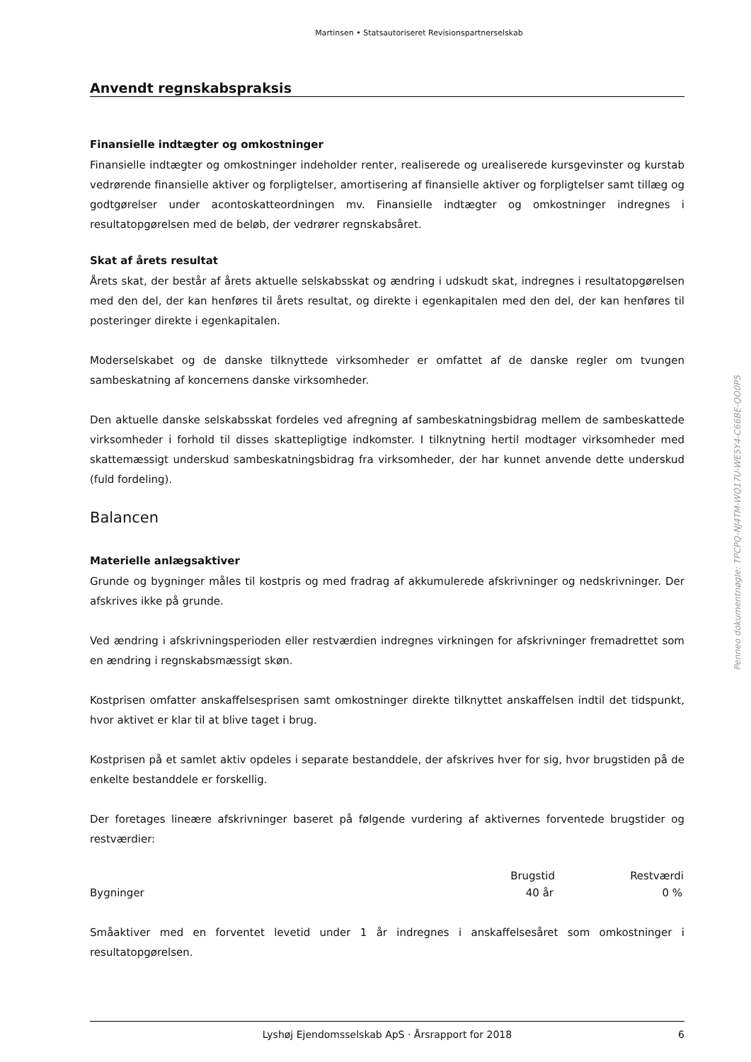Martinsen • Statsautoriseret Revisionspartnerselskab
Anvendt regnskabspraksis
Finansielle indtægter og omkostninger
Finansielle indtægter og omkostninger indeholder renter, realiserede og urealiserede kursgevinster og kurstab vedrørende finansielle aktiver og forpligtelser, amortisering af finansielle aktiver og forpligtelser samt tillæg og godtgørelser under acontoskatteordningen mv. Finansielle indtægter og omkostninger indregnes i resultatopgørelsen med de beløb, der vedrører regnskabsåret.
Skat af årets resultat
Årets skat, der består af årets aktuelle selskabsskat og ændring i udskudt skat, indregnes i resultatopgørelsen med den del, der kan henføres til årets resultat, og direkte i egenkapitalen med den del, der kan henføres til posteringer direkte i egenkapitalen.
Moderselskabet og de danske tilknyttede virksomheder er omfattet af de danske regler om tvungen sambeskatning af koncernens danske virksomheder.
Den aktuelle danske selskabsskat fordeles ved afregning af sambeskatningsbidrag mellem de sambeskattede virksomheder i forhold til disses skattepligtige indkomster. I tilknytning hertil modtager virksomheder med skattemæssigt underskud sambeskatningsbidrag fra virksomheder, der har kunnet anvende dette underskud (fuld fordeling).
Balancen
Materielle anlægsaktiver
Grunde og bygninger måles til kostpris og med fradrag af akkumulerede afskrivninger og nedskrivninger. Der afskrives ikke på grunde.
Ved ændring i afskrivningsperioden eller restværdien indregnes virkningen for afskrivninger fremadrettet som en ændring i regnskabsmæssigt skøn.
Kostprisen omfatter anskaffelsesprisen samt omkostninger direkte tilknyttet anskaffelsen indtil det tidspunkt, hvor aktivet er klar til at blive taget i brug.
Kostprisen på et samlet aktiv opdeles i separate bestanddele, der afskrives hver for sig, hvor brugstiden på de enkelte bestanddele er forskellig.
Der foretages lineære afskrivninger baseret på følgende vurdering af aktivernes forventede brugstider og restværdier:
| | Brugstid | Restværdi |
| --- | --- | --- |
| Bygninger | 40 år | 0 % |
Småaktiver med en forventet levetid under 1 år indregnes i anskaffelsesåret som omkostninger i resultatopgørelsen.
Lyshøj Ejendomsselskab ApS · Årsrapport for 2018 6
Penneo dokumentnøgle: TPCPQ-NJ4TM-WQ17U-WE5Y4-C66BE-QO0P5